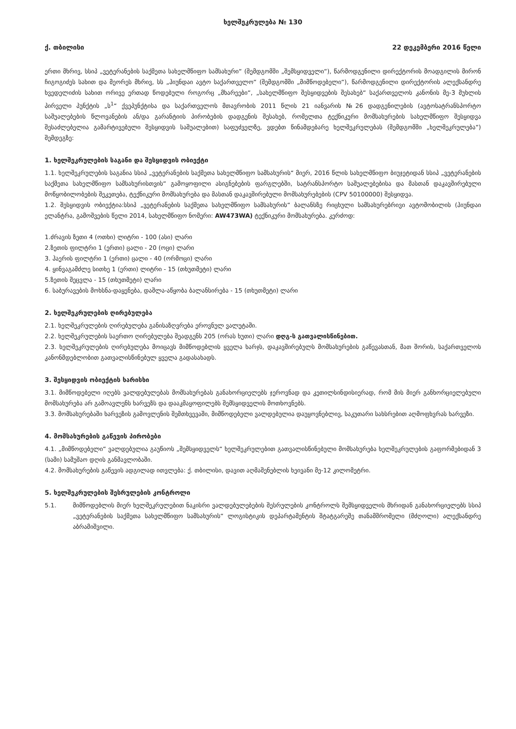ხელშეკრულება № 130
ქ. თბილისი 22 დეკემბერი 2016 წელი
ერთი მხრივ, სსიპ „ვეტერანების საქმეთა სახელმწიფო სამსახური“ (შემდგომში „შემსყიდველი“), წარმოდგენილი დირექტორის მოადგილის მირონ ჩიგოგიძეს სახით და მეორეს მხრივ, სს „ჰიუნდაი ავტო საქართველო“ (შემდგომში „მიმწოდებელი“), წარმოდგენილი დირექტორის ალექსანდრე ხვედელიძის სახით ორივე ერთად წოდებული როგორც „მხარეები“, „სახელმწიფო შესყიდვების შესახებ“ საქართველოს კანონის მე-3 მუხლის პირველი პუნქტის „ს<sup>1</sup>“ ქვეპუნქტისა და საქართველოს მთავრობის 2011 წლის 21 იანვარის №26 დადგენილების (ავტოსატრანსპორტო საშუალებების წლოვანების ან/და გარანტიის პირობების დადგენის შესახებ, რომელთა ტექნიკური მომსახურების სახელმწიფო შესყიდვა შესაძლებელია გამარტივებული შესყიდვის საშუალებით) საფუძველზე, ვდებთ წინამდებარე ხელშეკრულებას (შემდგომში „ხელშეკრულება“) შემდეგზე:
1. ხელშეკრულების საგანი და შესყიდვის ობიექტი
1.1. ხელშეკრულების საგანია სსიპ „ვეტერანების საქმეთა სახელმწიფო სამსახურის“ მიერ, 2016 წლის სახელმწიფო ბიუჯეტიდან სსიპ „ვეტერანების საქმეთა სახელმწიფო სამსახურისთვის“ გამოყოფილი ასიგნებების ფარგლებში, სატრანსპორტო საშუალებებისა და მასთან დაკავშირებული მოწყობილობების შეკეთება, ტექნიკური მომსახურება და მასთან დაკავშირებული მომსახურებების (CPV 50100000) შესყიდვა.
1.2. შესყიდვის ობიექტია:სსიპ „ვეტერანების საქმეთა სახელმწიფო სამსახურის“ ბალანსზე რიცხული სამსახურებრივი ავტომობილის (ჰიუნდაი ელანტრა, გამოშვების წელი 2014, სახელმწიფო ნომერი: AW473WA) ტექნიკური მომსახურება. კერძოდ:
1.ძრავის ზეთი 4 (ოთხი) ლიტრი - 100 (ასი) ლარი
2.ზეთის ფილტრი 1 (ერთი) ცალი - 20 (ოცი) ლარი
3. ჰაერის ფილტრი 1 (ერთი) ცალი - 40 (ორმოცი) ლარი
4. ყინვაგამძლე სითხე 1 (ერთი) ლიტრი - 15 (თხუთმეტი) ლარი
5.ზეთის შეცვლა - 15 (თხუთმეტი) ლარი
6. საბურავების მოხსნა-დაყენება, დაშლა-აწყობა ბალანსირება - 15 (თხუთმეტი) ლარი
2. ხელშეკრულების ღირებულება
2.1. ხელშეკრულების ღირებულება განისაზღვრება ეროვნულ ვალუტაში.
2.2. ხელშეკრულების საერთო ღირებულება შეადგენს 205 (ორას ხუთი) ლარი დღგ-ს გათვალისწინებით.
2.3. ხელშეკრულების ღირებულება მოიცავს მიმწოდებლის ყველა ხარჯს, დაკავშირებულს მომსახურების გაწევასთან, მათ შორის, საქართველოს კანონმდებლობით გათვალისწინებულ ყველა გადასახადს.
3. შესყიდვის ობიექტის ხარისხი
3.1. მიმწოდებელი იღებს ვალდებულებას მომსახურებას განახორციელებს ჯეროვნად და კეთილსინდისიერად, რომ მის მიერ განხორციელებული მომსახურება არ გამოავლენს ხარვეზს და დააკმაყოფილებს შემსყიდველის მოთხოვნებს.
3.3. მომსახურებაში ხარვეზის გამოვლენის შემთხვევაში, მიმწოდებელი ვალდებულია დაუყოვნებლივ, საკუთარი სახსრებით აღმოფხვრას ხარვეზი.
4. მომსახურების გაწევის პირობები
4.1. „მიმწოდებელი“ ვალდებულია გაუწიოს „შემსყიდველს“ ხელშეკრულებით გათვალისწინებული მომსახურება ხელშეკრულების გაფორმებიდან 3 (სამი) სამუშაო დღის განმავლობაში.
4.2. მომსახურების გაწევის ადგილად ითვლება: ქ. თბილისი, დავით აღმაშენებლის ხეივანი მე-12 კილომეტრი.
5. ხელშეკრულების შესრულების კონტროლი
5.1. მიმწოდებლის მიერ ხელშეკრულებით ნაკისრი ვალდებულებების შესრულების კონტროლს შემსყიდველის მხრიდან განახორციელებს სსიპ „ვეტერანების საქმეთა სახელმწიფო სამსახურის“ ლოგისტიკის დეპარტამენტის შტატგარეშე თანამშრომელი (მძღოლი) ალექსანდრე აბრამიშვილი.